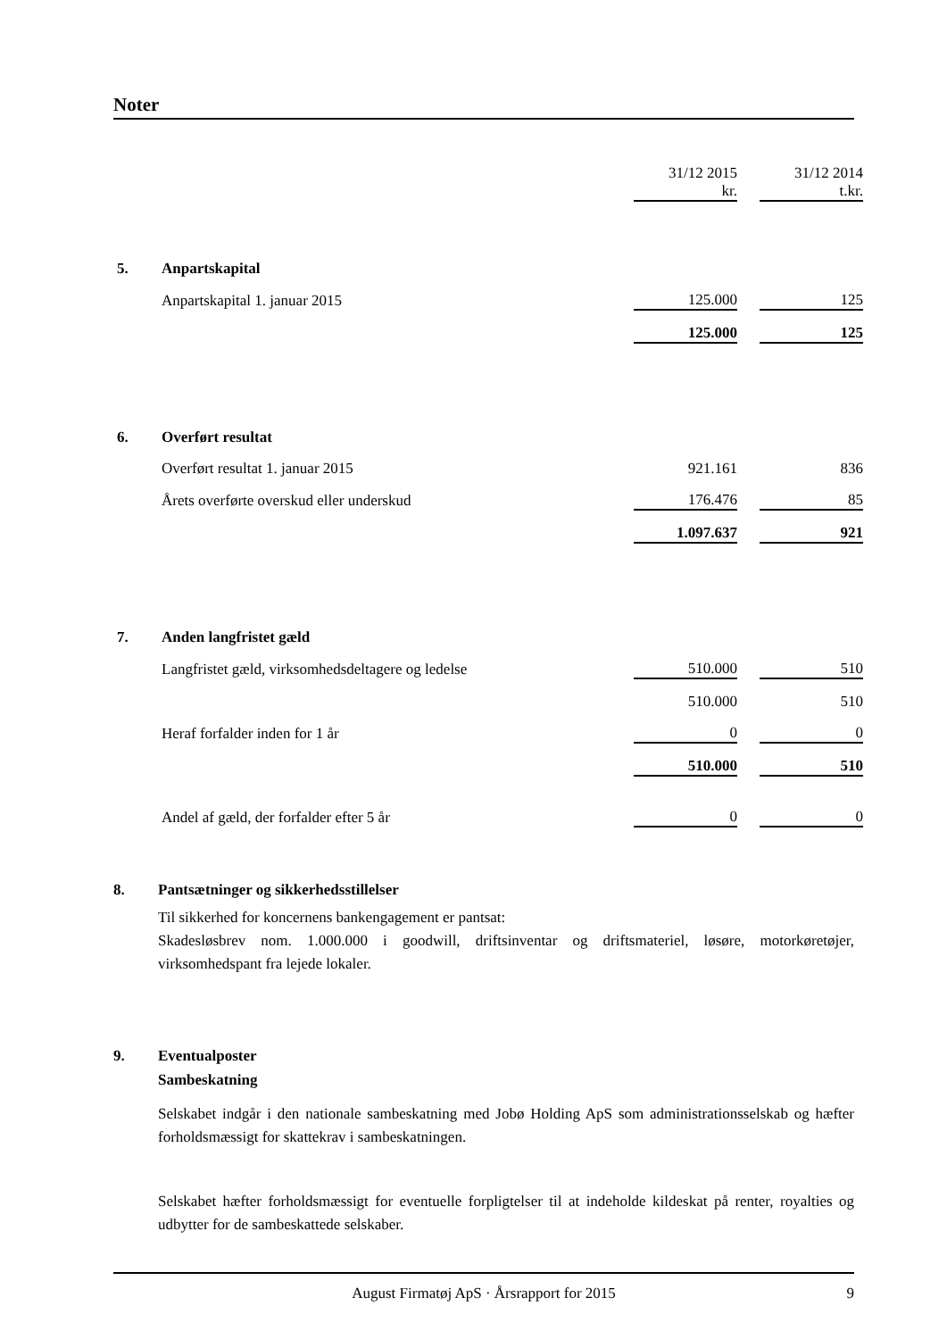Noter
| | | 31/12 2015 kr. | | 31/12 2014 t.kr. |
| 5. | Anpartskapital | | | |
| | Anpartskapital 1. januar 2015 | 125.000 | | 125 |
| | | 125.000 | | 125 |
| 6. | Overført resultat | | | |
| | Overført resultat 1. januar 2015 | 921.161 | | 836 |
| | Årets overførte overskud eller underskud | 176.476 | | 85 |
| | | 1.097.637 | | 921 |
| 7. | Anden langfristet gæld | | | |
| | Langfristet gæld, virksomhedsdeltagere og ledelse | 510.000 | | 510 |
| | | 510.000 | | 510 |
| | Heraf forfalder inden for 1 år | 0 | | 0 |
| | | 510.000 | | 510 |
| | Andel af gæld, der forfalder efter 5 år | 0 | | 0 |
8. Pantsætninger og sikkerhedsstillelser
Til sikkerhed for koncernens bankengagement er pantsat:
Skadesløsbrev nom. 1.000.000 i goodwill, driftsinventar og driftsmateriel, løsøre, motorkøretøjer, virksomhedspant fra lejede lokaler.
9. Eventualposter
Sambeskatning
Selskabet indgår i den nationale sambeskatning med Jobø Holding ApS som administrationsselskab og hæfter forholdsmæssigt for skattekrav i sambeskatningen.
Selskabet hæfter forholdsmæssigt for eventuelle forpligtelser til at indeholde kildeskat på renter, royalties og udbytter for de sambeskattede selskaber.
August Firmatøj ApS · Årsrapport for 2015 9